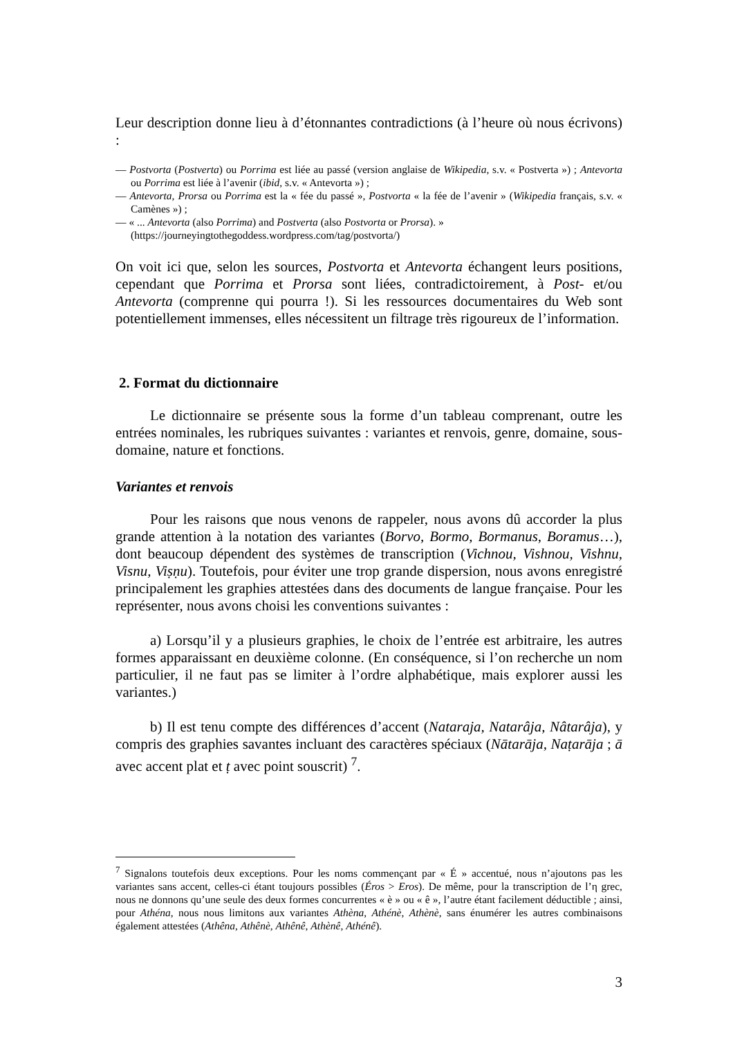Leur description donne lieu à d’étonnantes contradictions (à l’heure où nous écrivons) :
— Postvorta (Postverta) ou Porrima est liée au passé (version anglaise de Wikipedia, s.v. « Postverta ») ; Antevorta ou Porrima est liée à l’avenir (ibid, s.v. « Antevorta ») ;
— Antevorta, Prorsa ou Porrima est la « fée du passé », Postvorta « la fée de l’avenir » (Wikipedia français, s.v. « Camènes ») ;
— « ... Antevorta (also Porrima) and Postverta (also Postvorta or Prorsa). »
(https://journeyingtothegoddess.wordpress.com/tag/postvorta/)
On voit ici que, selon les sources, Postvorta et Antevorta échangent leurs positions, cependant que Porrima et Prorsa sont liées, contradictoirement, à Post- et/ou Antevorta (comprenne qui pourra !). Si les ressources documentaires du Web sont potentiellement immenses, elles nécessitent un filtrage très rigoureux de l’information.
2. Format du dictionnaire
Le dictionnaire se présente sous la forme d’un tableau comprenant, outre les entrées nominales, les rubriques suivantes : variantes et renvois, genre, domaine, sous-domaine, nature et fonctions.
Variantes et renvois
Pour les raisons que nous venons de rappeler, nous avons dû accorder la plus grande attention à la notation des variantes (Borvo, Bormo, Bormanus, Boramus…), dont beaucoup dépendent des systèmes de transcription (Vichnou, Vishnou, Vishnu, Visnu, Viṣṇu). Toutefois, pour éviter une trop grande dispersion, nous avons enregistré principalement les graphies attestées dans des documents de langue française. Pour les représenter, nous avons choisi les conventions suivantes :
a) Lorsqu’il y a plusieurs graphies, le choix de l’entrée est arbitraire, les autres formes apparaissant en deuxième colonne. (En conséquence, si l’on recherche un nom particulier, il ne faut pas se limiter à l’ordre alphabétique, mais explorer aussi les variantes.)
b) Il est tenu compte des différences d’accent (Nataraja, Natarâja, Nâtarâja), y compris des graphies savantes incluant des caractères spéciaux (Nātarāja, Naṭarāja ; ā avec accent plat et ṭ avec point souscrit) <sup>7</sup>.
<sup>7</sup> Signalons toutefois deux exceptions. Pour les noms commençant par « É » accentué, nous n’ajoutons pas les variantes sans accent, celles-ci étant toujours possibles (Éros > Eros). De même, pour la transcription de l’η grec, nous ne donnons qu’une seule des deux formes concurrentes « è » ou « ê », l’autre étant facilement déductible ; ainsi, pour Athéna, nous nous limitons aux variantes Athèna, Athénè, Athènè, sans énumérer les autres combinaisons également attestées (Athêna, Athênè, Athênê, Athènê, Athénê).
3